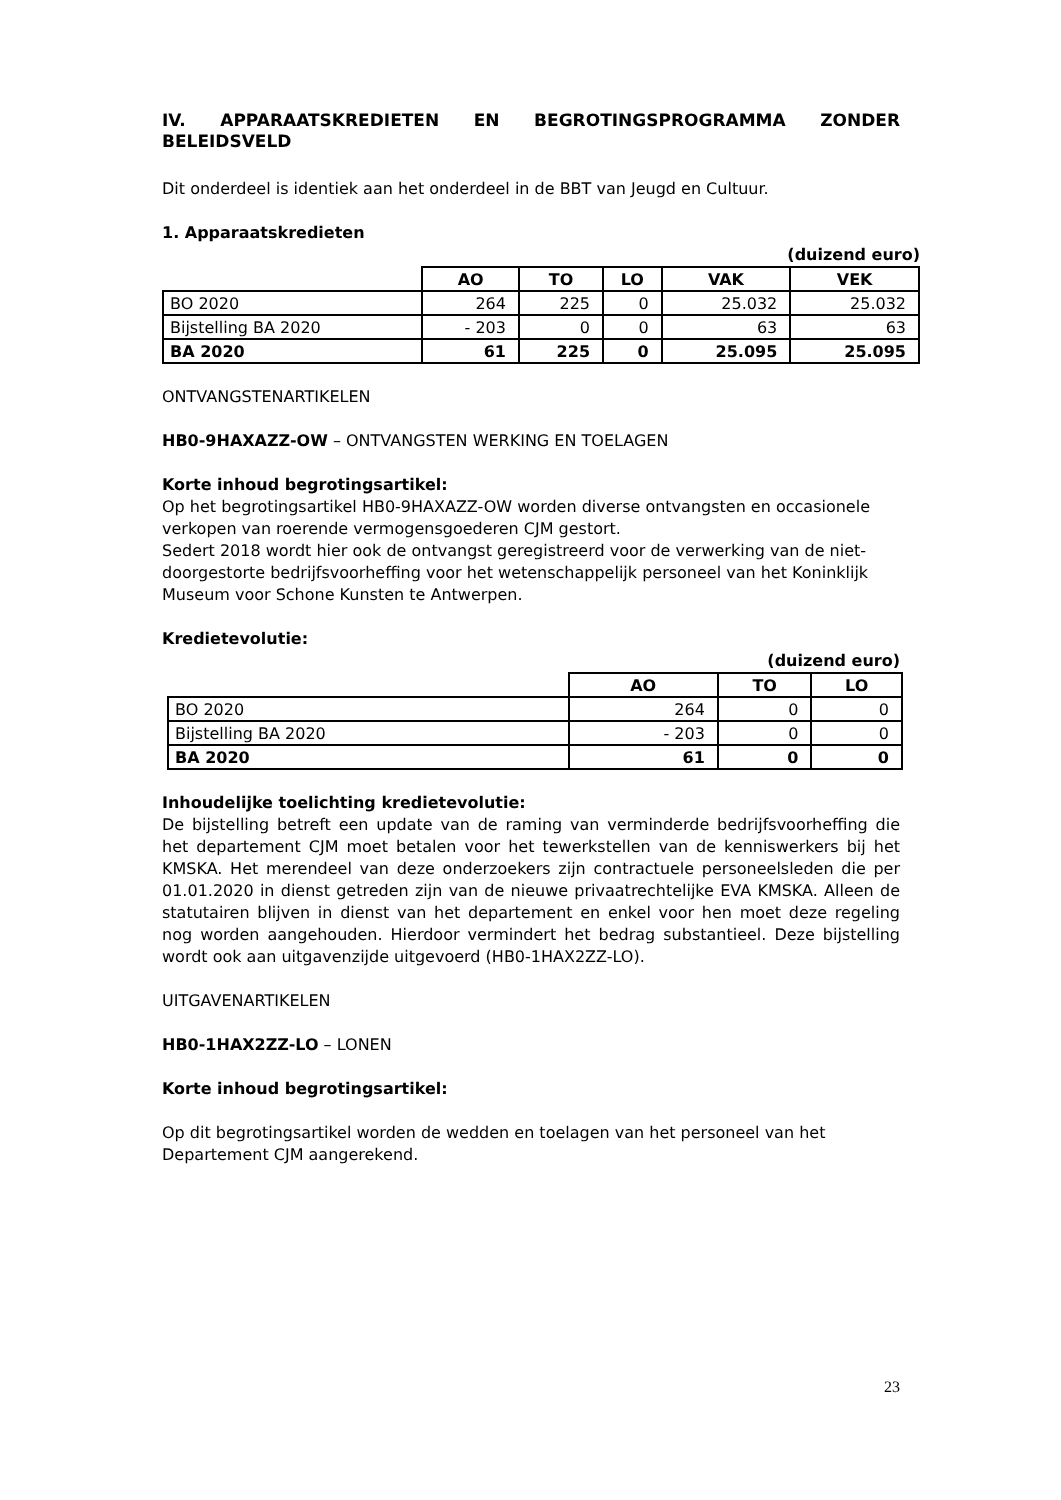IV. APPARAATSKREDIETEN EN BEGROTINGSPROGRAMMA ZONDER BELEIDSVELD
Dit onderdeel is identiek aan het onderdeel in de BBT van Jeugd en Cultuur.
1. Apparaatskredieten
(duizend euro)
| | AO | TO | LO | VAK | VEK |
| --- | --- | --- | --- | --- | --- |
| BO 2020 | 264 | 225 | 0 | 25.032 | 25.032 |
| Bijstelling BA 2020 | - 203 | 0 | 0 | 63 | 63 |
| BA 2020 | 61 | 225 | 0 | 25.095 | 25.095 |
ONTVANGSTENARTIKELEN
HB0-9HAXAZZ-OW – ONTVANGSTEN WERKING EN TOELAGEN
Korte inhoud begrotingsartikel:
Op het begrotingsartikel HB0-9HAXAZZ-OW worden diverse ontvangsten en occasionele verkopen van roerende vermogensgoederen CJM gestort.
Sedert 2018 wordt hier ook de ontvangst geregistreerd voor de verwerking van de niet-doorgestorte bedrijfsvoorheffing voor het wetenschappelijk personeel van het Koninklijk Museum voor Schone Kunsten te Antwerpen.
Kredietevolutie:
(duizend euro)
| | AO | TO | LO |
| --- | --- | --- | --- |
| BO 2020 | 264 | 0 | 0 |
| Bijstelling BA 2020 | - 203 | 0 | 0 |
| BA 2020 | 61 | 0 | 0 |
Inhoudelijke toelichting kredietevolutie:
De bijstelling betreft een update van de raming van verminderde bedrijfsvoorheffing die het departement CJM moet betalen voor het tewerkstellen van de kenniswerkers bij het KMSKA. Het merendeel van deze onderzoekers zijn contractuele personeelsleden die per 01.01.2020 in dienst getreden zijn van de nieuwe privaatrechtelijke EVA KMSKA. Alleen de statutairen blijven in dienst van het departement en enkel voor hen moet deze regeling nog worden aangehouden. Hierdoor vermindert het bedrag substantieel. Deze bijstelling wordt ook aan uitgavenzijde uitgevoerd (HB0-1HAX2ZZ-LO).
UITGAVENARTIKELEN
HB0-1HAX2ZZ-LO – LONEN
Korte inhoud begrotingsartikel:
Op dit begrotingsartikel worden de wedden en toelagen van het personeel van het Departement CJM aangerekend.
23